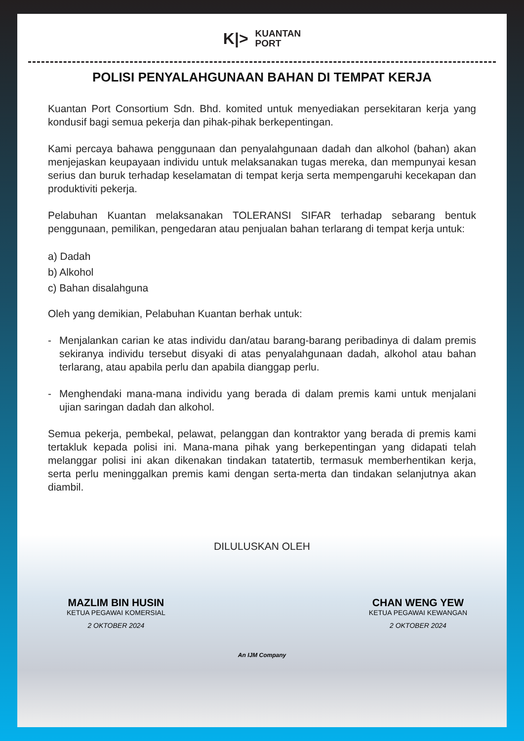K|> KUANTAN
PORT
POLISI PENYALAHGUNAAN BAHAN DI TEMPAT KERJA
Kuantan Port Consortium Sdn. Bhd. komited untuk menyediakan persekitaran kerja yang kondusif bagi semua pekerja dan pihak-pihak berkepentingan.
Kami percaya bahawa penggunaan dan penyalahgunaan dadah dan alkohol (bahan) akan menjejaskan keupayaan individu untuk melaksanakan tugas mereka, dan mempunyai kesan serius dan buruk terhadap keselamatan di tempat kerja serta mempengaruhi kecekapan dan produktiviti pekerja.
Pelabuhan Kuantan melaksanakan TOLERANSI SIFAR terhadap sebarang bentuk penggunaan, pemilikan, pengedaran atau penjualan bahan terlarang di tempat kerja untuk:
a) Dadah
b) Alkohol
c) Bahan disalahguna
Oleh yang demikian, Pelabuhan Kuantan berhak untuk:
- Menjalankan carian ke atas individu dan/atau barang-barang peribadinya di dalam premis sekiranya individu tersebut disyaki di atas penyalahgunaan dadah, alkohol atau bahan terlarang, atau apabila perlu dan apabila dianggap perlu.
- Menghendaki mana-mana individu yang berada di dalam premis kami untuk menjalani ujian saringan dadah dan alkohol.
Semua pekerja, pembekal, pelawat, pelanggan dan kontraktor yang berada di premis kami tertakluk kepada polisi ini. Mana-mana pihak yang berkepentingan yang didapati telah melanggar polisi ini akan dikenakan tindakan tatatertib, termasuk memberhentikan kerja, serta perlu meninggalkan premis kami dengan serta-merta dan tindakan selanjutnya akan diambil.
DILULUSKAN OLEH
MAZLIM BIN HUSIN
KETUA PEGAWAI KOMERSIAL
2 OKTOBER 2024
CHAN WENG YEW
KETUA PEGAWAI KEWANGAN
2 OKTOBER 2024
An IJM Company